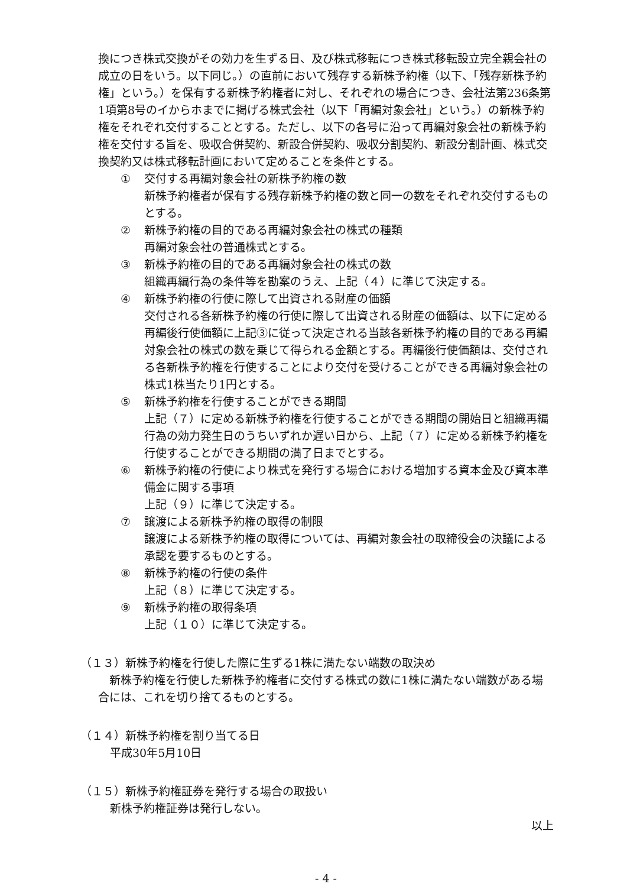換につき株式交換がその効力を生ずる日、及び株式移転につき株式移転設立完全親会社の成立の日をいう。以下同じ。）の直前において残存する新株予約権（以下、「残存新株予約権」という。）を保有する新株予約権者に対し、それぞれの場合につき、会社法第236条第1項第8号のイからホまでに掲げる株式会社（以下「再編対象会社」という。）の新株予約権をそれぞれ交付することとする。ただし、以下の各号に沿って再編対象会社の新株予約権を交付する旨を、吸収合併契約、新設合併契約、吸収分割契約、新設分割計画、株式交換契約又は株式移転計画において定めることを条件とする。
① 交付する再編対象会社の新株予約権の数
新株予約権者が保有する残存新株予約権の数と同一の数をそれぞれ交付するものとする。
② 新株予約権の目的である再編対象会社の株式の種類
再編対象会社の普通株式とする。
③ 新株予約権の目的である再編対象会社の株式の数
組織再編行為の条件等を勘案のうえ、上記（４）に準じて決定する。
④ 新株予約権の行使に際して出資される財産の価額
交付される各新株予約権の行使に際して出資される財産の価額は、以下に定める再編後行使価額に上記③に従って決定される当該各新株予約権の目的である再編対象会社の株式の数を乗じて得られる金額とする。再編後行使価額は、交付される各新株予約権を行使することにより交付を受けることができる再編対象会社の株式1株当たり1円とする。
⑤ 新株予約権を行使することができる期間
上記（７）に定める新株予約権を行使することができる期間の開始日と組織再編行為の効力発生日のうちいずれか遅い日から、上記（７）に定める新株予約権を行使することができる期間の満了日までとする。
⑥ 新株予約権の行使により株式を発行する場合における増加する資本金及び資本準備金に関する事項
上記（９）に準じて決定する。
⑦ 譲渡による新株予約権の取得の制限
譲渡による新株予約権の取得については、再編対象会社の取締役会の決議による承認を要するものとする。
⑧ 新株予約権の行使の条件
上記（８）に準じて決定する。
⑨ 新株予約権の取得条項
上記（１０）に準じて決定する。
（１３）新株予約権を行使した際に生ずる1株に満たない端数の取決め
　新株予約権を行使した新株予約権者に交付する株式の数に1株に満たない端数がある場合には、これを切り捨てるものとする。
（１４）新株予約権を割り当てる日
平成30年5月10日
（１５）新株予約権証券を発行する場合の取扱い
新株予約権証券は発行しない。
以上
- 4 -